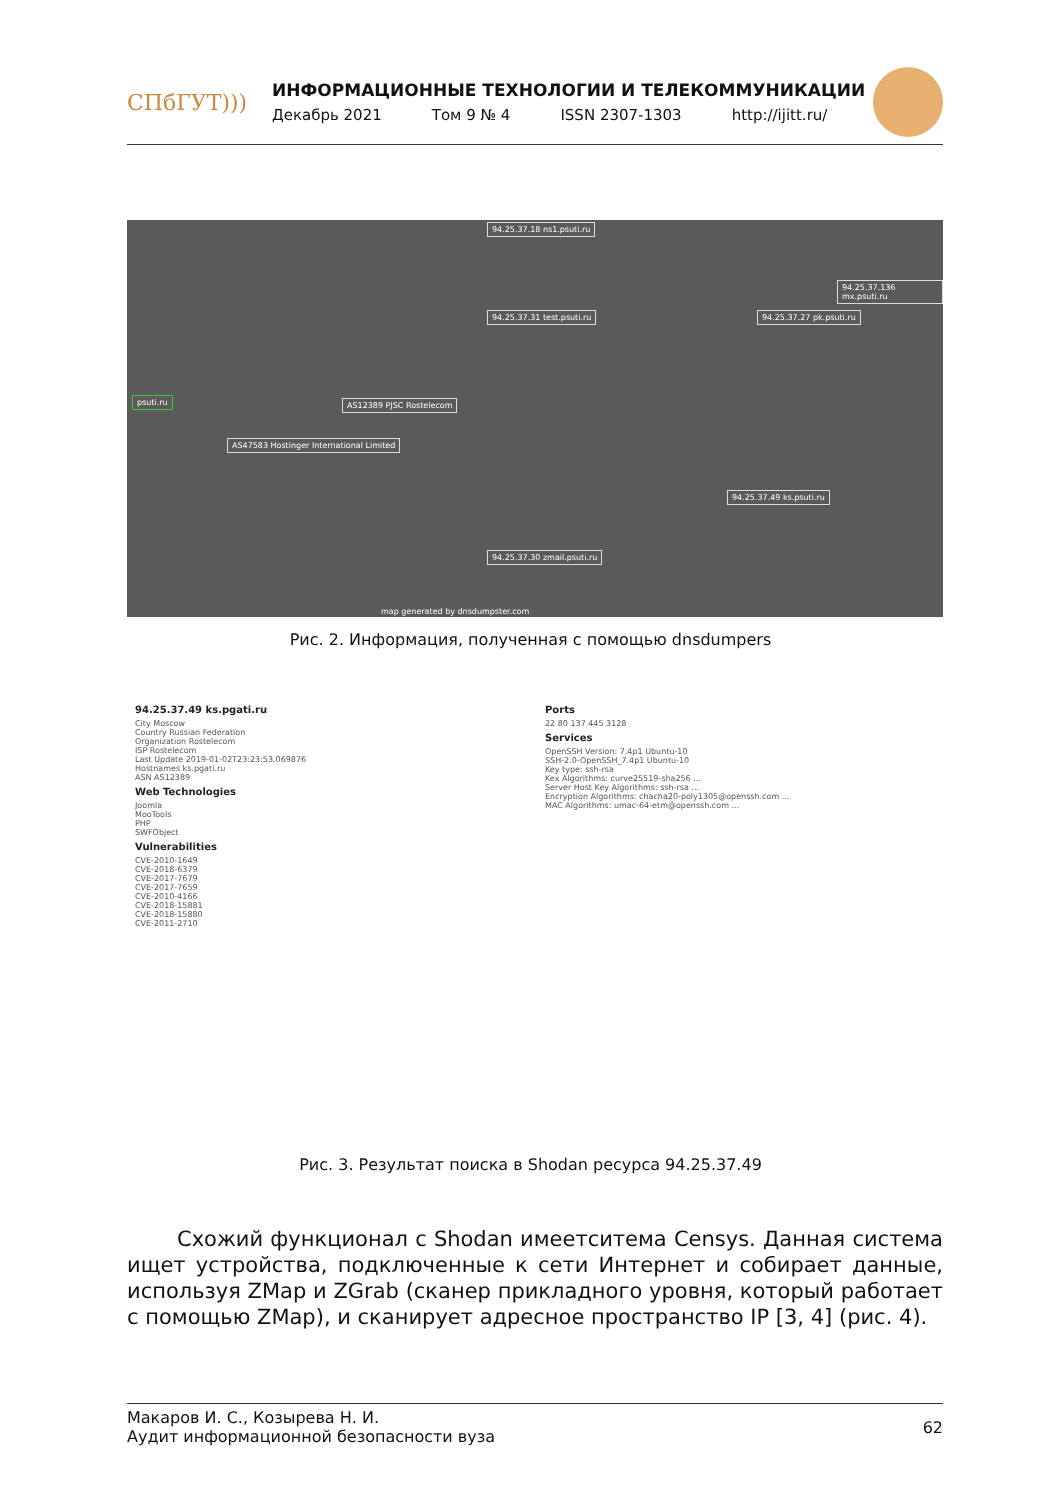СПбГУТ)))
ИНФОРМАЦИОННЫЕ ТЕХНОЛОГИИ И ТЕЛЕКОММУНИКАЦИИ
Декабрь 2021 Том 9 № 4 ISSN 2307-1303 http://ijitt.ru/
psuti.ru AS12389 PJSC Rostelecom
AS47583 Hostinger International Limited
94.25.37.31 test.psuti.ru
94.25.37.18 ns1.psuti.ru
94.25.37.27 pk.psuti.ru
94.25.37.136 mx.psuti.ru
94.25.37.30 zmail.psuti.ru
94.25.37.49 ks.psuti.ru
map generated by dnsdumpster.com
Рис. 2. Информация, полученная с помощью dnsdumpers
94.25.37.49 ks.pgati.ru
City Moscow
Country Russian Federation
Organization Rostelecom
ISP Rostelecom
Last Update 2019-01-02T23:23:53.069876
Hostnames ks.pgati.ru
ASN AS12389
Web Technologies
Joomla
MooTools
PHP
SWFObject
Vulnerabilities
CVE-2010-1649
CVE-2018-6379
CVE-2017-7679
CVE-2017-7659
CVE-2010-4166
CVE-2018-15881
CVE-2018-15880
CVE-2011-2710
Ports
22 80 137 445 3128
Services
OpenSSH Version: 7.4p1 Ubuntu-10
SSH-2.0-OpenSSH_7.4p1 Ubuntu-10
Key type: ssh-rsa
Kex Algorithms: curve25519-sha256 ...
Server Host Key Algorithms: ssh-rsa ...
Encryption Algorithms: chacha20-poly1305@openssh.com ...
MAC Algorithms: umac-64-etm@openssh.com ...
Рис. 3. Результат поиска в Shodan ресурса 94.25.37.49
Схожий функционал с Shodan имеетситема Censys. Данная система ищет устройства, подключенные к сети Интернет и собирает данные, используя ZMap и ZGrab (сканер прикладного уровня, который работает с помощью ZMap), и ска­нирует адресное пространство IP [3, 4] (рис. 4).
Макаров И. С., Козырева Н. И.
Аудит информационной безопасности вуза
62